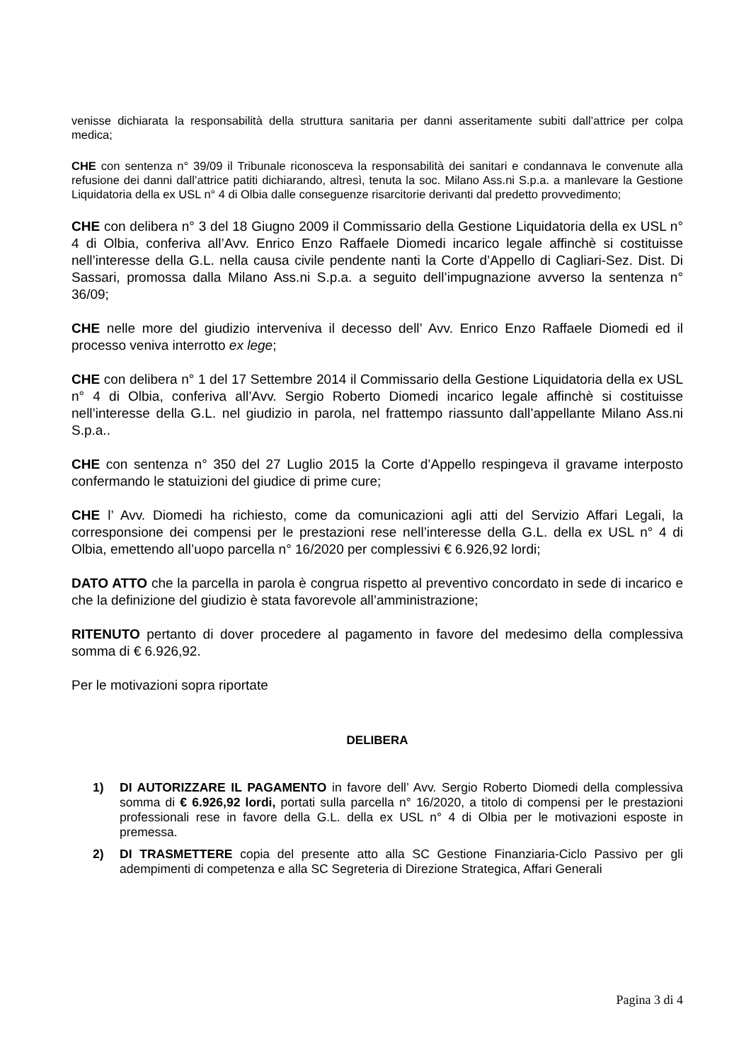venisse dichiarata la responsabilità della struttura sanitaria per danni asseritamente subiti dall’attrice per colpa medica;
CHE con sentenza n° 39/09 il Tribunale riconosceva la responsabilità dei sanitari e condannava le convenute alla refusione dei danni dall’attrice patiti dichiarando, altresì, tenuta la soc. Milano Ass.ni S.p.a. a manlevare la Gestione Liquidatoria della ex USL n° 4 di Olbia dalle conseguenze risarcitorie derivanti dal predetto provvedimento;
CHE con delibera n° 3 del 18 Giugno 2009 il Commissario della Gestione Liquidatoria della ex USL n° 4 di Olbia, conferiva all’Avv. Enrico Enzo Raffaele Diomedi incarico legale affinchè si costituisse nell’interesse della G.L. nella causa civile pendente nanti la Corte d’Appello di Cagliari-Sez. Dist. Di Sassari, promossa dalla Milano Ass.ni S.p.a. a seguito dell’impugnazione avverso la sentenza n° 36/09;
CHE nelle more del giudizio interveniva il decesso dell’ Avv. Enrico Enzo Raffaele Diomedi ed il processo veniva interrotto ex lege;
CHE con delibera n° 1 del 17 Settembre 2014 il Commissario della Gestione Liquidatoria della ex USL n° 4 di Olbia, conferiva all’Avv. Sergio Roberto Diomedi incarico legale affinchè si costituisse nell’interesse della G.L. nel giudizio in parola, nel frattempo riassunto dall’appellante Milano Ass.ni S.p.a..
CHE con sentenza n° 350 del 27 Luglio 2015 la Corte d’Appello respingeva il gravame interposto confermando le statuizioni del giudice di prime cure;
CHE l’ Avv. Diomedi ha richiesto, come da comunicazioni agli atti del Servizio Affari Legali, la corresponsione dei compensi per le prestazioni rese nell’interesse della G.L. della ex USL n° 4 di Olbia, emettendo all’uopo parcella n° 16/2020 per complessivi € 6.926,92 lordi;
DATO ATTO che la parcella in parola è congrua rispetto al preventivo concordato in sede di incarico e che la definizione del giudizio è stata favorevole all’amministrazione;
RITENUTO pertanto di dover procedere al pagamento in favore del medesimo della complessiva somma di € 6.926,92.
Per le motivazioni sopra riportate
DELIBERA
1) DI AUTORIZZARE IL PAGAMENTO in favore dell’ Avv. Sergio Roberto Diomedi della complessiva somma di € 6.926,92 lordi, portati sulla parcella n° 16/2020, a titolo di compensi per le prestazioni professionali rese in favore della G.L. della ex USL n° 4 di Olbia per le motivazioni esposte in premessa.
2) DI TRASMETTERE copia del presente atto alla SC Gestione Finanziaria-Ciclo Passivo per gli adempimenti di competenza e alla SC Segreteria di Direzione Strategica, Affari Generali
Pagina 3 di 4